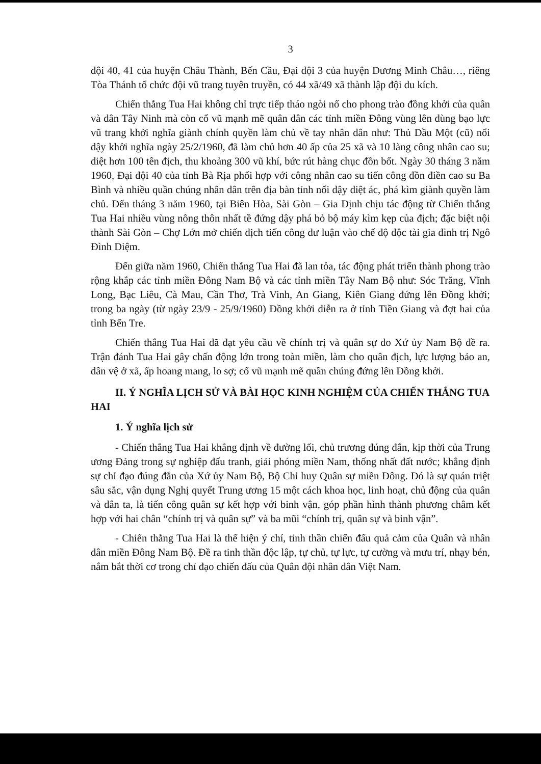3
đội 40, 41 của huyện Châu Thành, Bến Cầu, Đại đội 3 của huyện Dương Minh Châu…, riêng Tòa Thánh tổ chức đội vũ trang tuyên truyền, có 44 xã/49 xã thành lập đội du kích.
Chiến thắng Tua Hai không chỉ trực tiếp tháo ngòi nổ cho phong trào đồng khởi của quân và dân Tây Ninh mà còn cổ vũ mạnh mẽ quân dân các tỉnh miền Đông vùng lên dùng bạo lực vũ trang khởi nghĩa giành chính quyền làm chủ về tay nhân dân như: Thủ Dầu Một (cũ) nổi dậy khởi nghĩa ngày 25/2/1960, đã làm chủ hơn 40 ấp của 25 xã và 10 làng công nhân cao su; diệt hơn 100 tên địch, thu khoảng 300 vũ khí, bức rút hàng chục đồn bốt. Ngày 30 tháng 3 năm 1960, Đại đội 40 của tỉnh Bà Rịa phối hợp với công nhân cao su tiến công đồn điền cao su Ba Bình và nhiều quần chúng nhân dân trên địa bàn tỉnh nổi dậy diệt ác, phá kìm giành quyền làm chủ. Đến tháng 3 năm 1960, tại Biên Hòa, Sài Gòn – Gia Định chịu tác động từ Chiến thắng Tua Hai nhiều vùng nông thôn nhất tề đứng dậy phá bỏ bộ máy kìm kẹp của địch; đặc biệt nội thành Sài Gòn – Chợ Lớn mở chiến dịch tiến công dư luận vào chế độ độc tài gia đình trị Ngô Đình Diệm.
Đến giữa năm 1960, Chiến thắng Tua Hai đã lan tỏa, tác động phát triển thành phong trào rộng khắp các tỉnh miền Đông Nam Bộ và các tỉnh miền Tây Nam Bộ như: Sóc Trăng, Vĩnh Long, Bạc Liêu, Cà Mau, Cần Thơ, Trà Vinh, An Giang, Kiên Giang đứng lên Đồng khởi; trong ba ngày (từ ngày 23/9 - 25/9/1960) Đồng khởi diễn ra ở tỉnh Tiền Giang và đợt hai của tỉnh Bến Tre.
Chiến thắng Tua Hai đã đạt yêu cầu về chính trị và quân sự do Xứ ủy Nam Bộ đề ra. Trận đánh Tua Hai gây chấn động lớn trong toàn miền, làm cho quân địch, lực lượng bảo an, dân vệ ở xã, ấp hoang mang, lo sợ; cổ vũ mạnh mẽ quần chúng đứng lên Đồng khởi.
II. Ý NGHĨA LỊCH SỬ VÀ BÀI HỌC KINH NGHIỆM CỦA CHIẾN THẮNG TUA HAI
1. Ý nghĩa lịch sử
- Chiến thắng Tua Hai khẳng định về đường lối, chủ trương đúng đắn, kịp thời của Trung ương Đảng trong sự nghiệp đấu tranh, giải phóng miền Nam, thống nhất đất nước; khẳng định sự chỉ đạo đúng đắn của Xứ ủy Nam Bộ, Bộ Chỉ huy Quân sự miền Đông. Đó là sự quán triệt sâu sắc, vận dụng Nghị quyết Trung ương 15 một cách khoa học, linh hoạt, chủ động của quân và dân ta, là tiến công quân sự kết hợp với binh vận, góp phần hình thành phương châm kết hợp với hai chân “chính trị và quân sự” và ba mũi “chính trị, quân sự và binh vận”.
- Chiến thắng Tua Hai là thể hiện ý chí, tinh thần chiến đấu quả cảm của Quân và nhân dân miền Đông Nam Bộ. Đề ra tinh thần độc lập, tự chủ, tự lực, tự cường và mưu trí, nhạy bén, nắm bắt thời cơ trong chỉ đạo chiến đấu của Quân đội nhân dân Việt Nam.